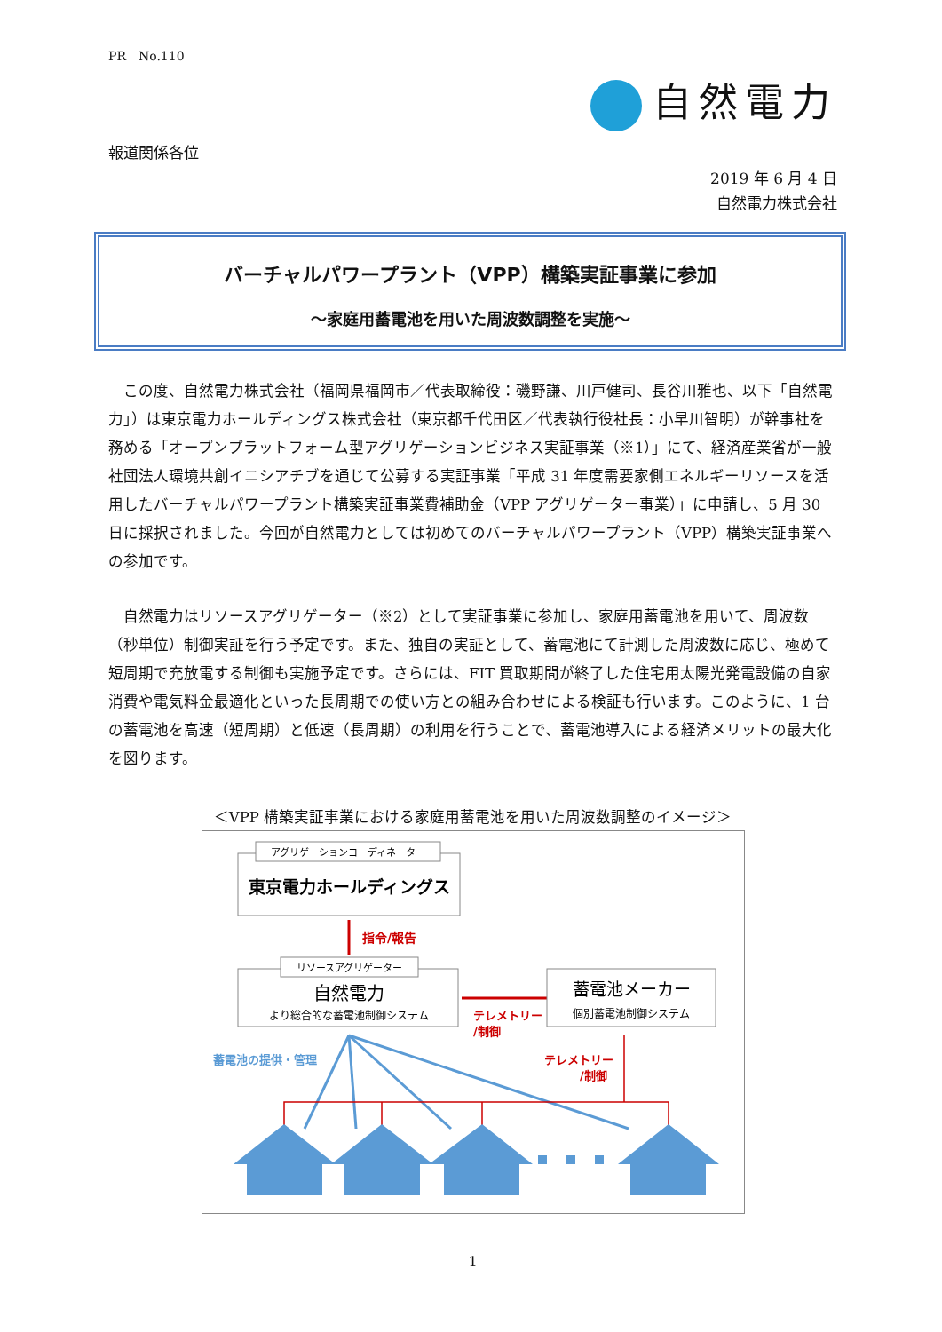PR　No.110
自然電力
報道関係各位
2019 年 6 月 4 日
自然電力株式会社
バーチャルパワープラント（VPP）構築実証事業に参加
～家庭用蓄電池を用いた周波数調整を実施～
　この度、自然電力株式会社（福岡県福岡市／代表取締役：磯野謙、川戸健司、長谷川雅也、以下「自然電力」）は東京電力ホールディングス株式会社（東京都千代田区／代表執行役社長：小早川智明）が幹事社を務める「オープンプラットフォーム型アグリゲーションビジネス実証事業（※1）」にて、経済産業省が一般社団法人環境共創イニシアチブを通じて公募する実証事業「平成 31 年度需要家側エネルギーリソースを活用したバーチャルパワープラント構築実証事業費補助金（VPP アグリゲーター事業）」に申請し、5 月 30 日に採択されました。今回が自然電力としては初めてのバーチャルパワープラント（VPP）構築実証事業への参加です。
　自然電力はリソースアグリゲーター（※2）として実証事業に参加し、家庭用蓄電池を用いて、周波数（秒単位）制御実証を行う予定です。また、独自の実証として、蓄電池にて計測した周波数に応じ、極めて短周期で充放電する制御も実施予定です。さらには、FIT 買取期間が終了した住宅用太陽光発電設備の自家消費や電気料金最適化といった長周期での使い方との組み合わせによる検証も行います。このように、1 台の蓄電池を高速（短周期）と低速（長周期）の利用を行うことで、蓄電池導入による経済メリットの最大化を図ります。
＜VPP 構築実証事業における家庭用蓄電池を用いた周波数調整のイメージ＞
アグリゲーションコーディネーター
東京電力ホールディングス
指令/報告
リソースアグリゲーター
自然電力
より総合的な蓄電池制御システム
テレメトリー
/制御
蓄電池メーカー
個別蓄電池制御システム
蓄電池の提供・管理
テレメトリー
/制御
1